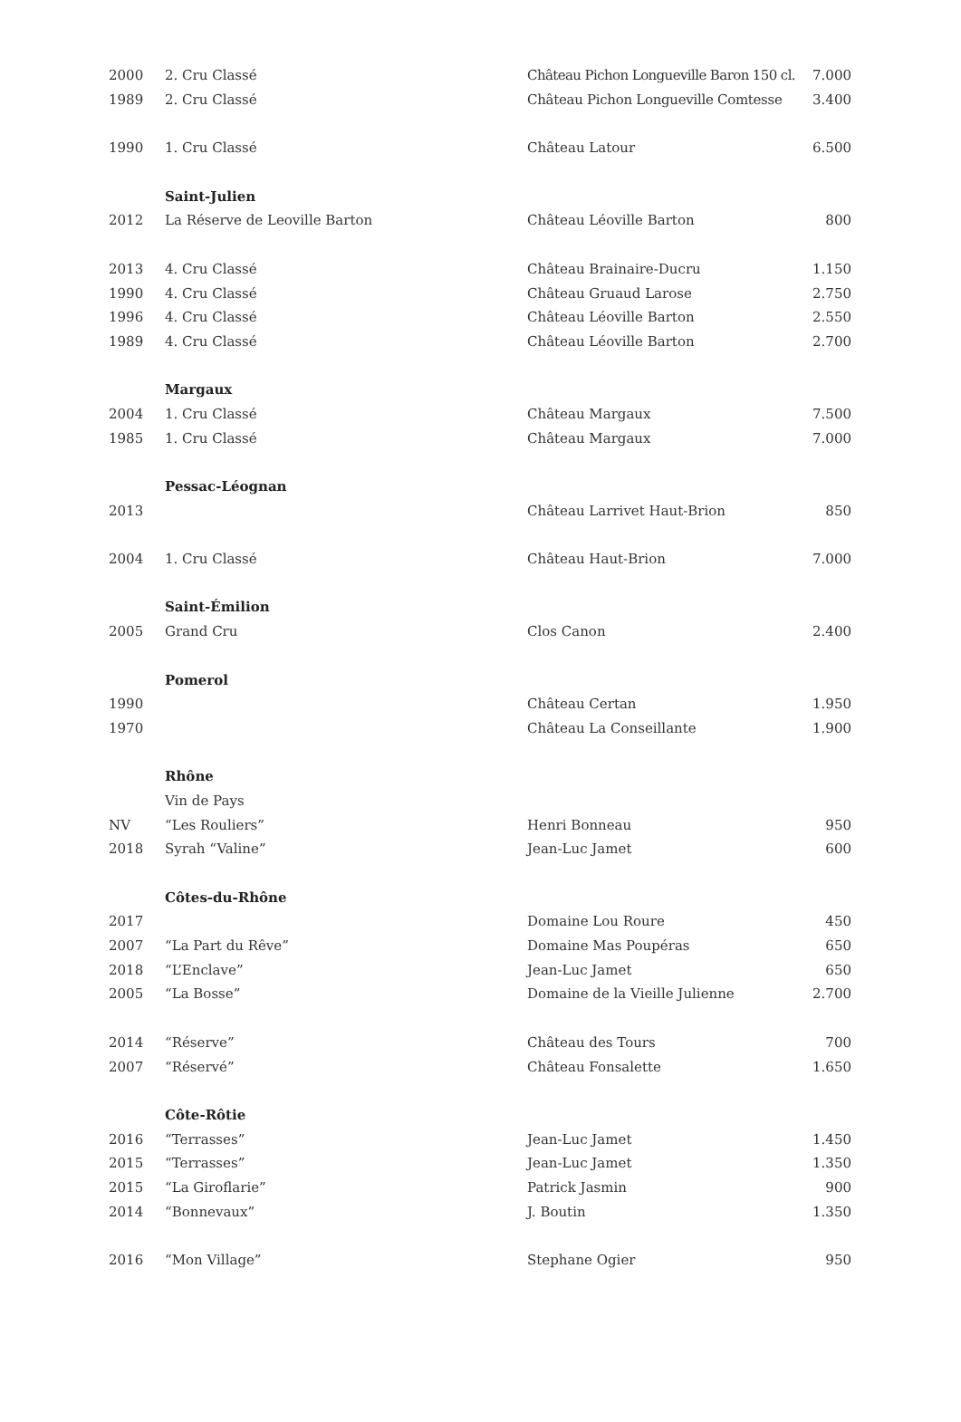| 2000 | 2. Cru Classé | Château Pichon Longueville Baron 150 cl. | 7.000 |
| 1989 | 2. Cru Classé | Château Pichon Longueville Comtesse | 3.400 |
| 1990 | 1. Cru Classé | Château Latour | 6.500 |
| | Saint-Julien | | |
| 2012 | La Réserve de Leoville Barton | Château Léoville Barton | 800 |
| 2013 | 4. Cru Classé | Château Brainaire-Ducru | 1.150 |
| 1990 | 4. Cru Classé | Château Gruaud Larose | 2.750 |
| 1996 | 4. Cru Classé | Château Léoville Barton | 2.550 |
| 1989 | 4. Cru Classé | Château Léoville Barton | 2.700 |
| | Margaux | | |
| 2004 | 1. Cru Classé | Château Margaux | 7.500 |
| 1985 | 1. Cru Classé | Château Margaux | 7.000 |
| | Pessac-Léognan | | |
| 2013 | | Château Larrivet Haut-Brion | 850 |
| 2004 | 1. Cru Classé | Château Haut-Brion | 7.000 |
| | Saint-Émilion | | |
| 2005 | Grand Cru | Clos Canon | 2.400 |
| | Pomerol | | |
| 1990 | | Château Certan | 1.950 |
| 1970 | | Château La Conseillante | 1.900 |
| | Rhône | | |
| | Vin de Pays | | |
| NV | “Les Rouliers” | Henri Bonneau | 950 |
| 2018 | Syrah “Valine” | Jean-Luc Jamet | 600 |
| | Côtes-du-Rhône | | |
| 2017 | | Domaine Lou Roure | 450 |
| 2007 | “La Part du Rêve” | Domaine Mas Poupéras | 650 |
| 2018 | “L’Enclave” | Jean-Luc Jamet | 650 |
| 2005 | “La Bosse” | Domaine de la Vieille Julienne | 2.700 |
| 2014 | “Réserve” | Château des Tours | 700 |
| 2007 | “Réservé” | Château Fonsalette | 1.650 |
| | Côte-Rôtie | | |
| 2016 | “Terrasses” | Jean-Luc Jamet | 1.450 |
| 2015 | “Terrasses” | Jean-Luc Jamet | 1.350 |
| 2015 | “La Giroflarie” | Patrick Jasmin | 900 |
| 2014 | “Bonnevaux” | J. Boutin | 1.350 |
| 2016 | “Mon Village” | Stephane Ogier | 950 |